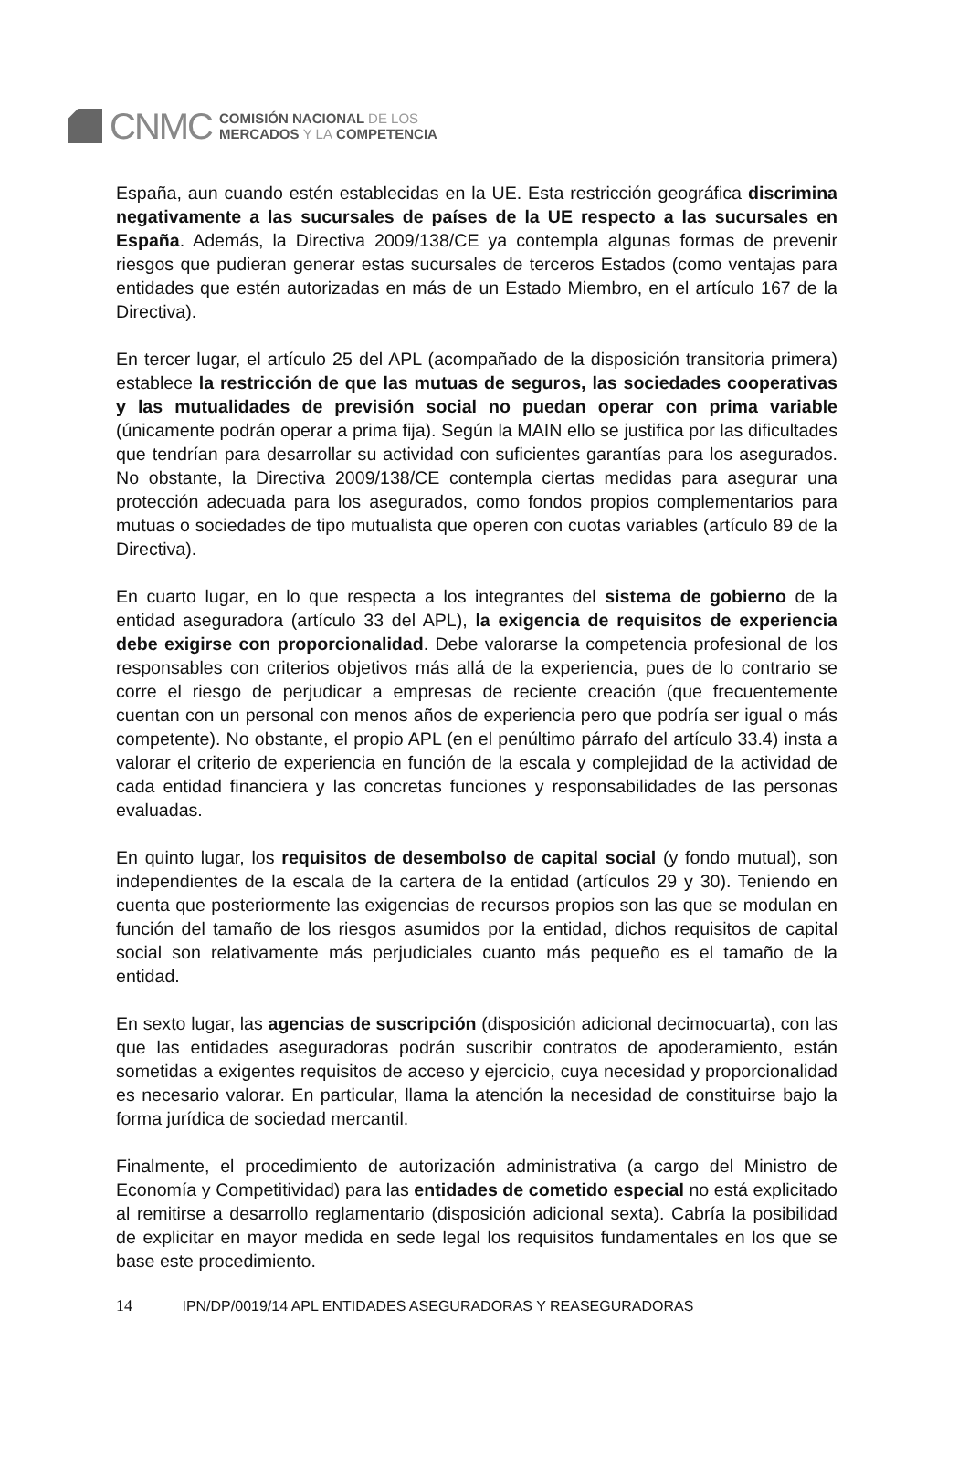CNMC
COMISIÓN NACIONAL DE LOS
MERCADOS Y LA COMPETENCIA
España, aun cuando estén establecidas en la UE. Esta restricción geográfica discrimina negativamente a las sucursales de países de la UE respecto a las sucursales en España. Además, la Directiva 2009/138/CE ya contempla algunas formas de prevenir riesgos que pudieran generar estas sucursales de terceros Estados (como ventajas para entidades que estén autorizadas en más de un Estado Miembro, en el artículo 167 de la Directiva).
En tercer lugar, el artículo 25 del APL (acompañado de la disposición transitoria primera) establece la restricción de que las mutuas de seguros, las sociedades cooperativas y las mutualidades de previsión social no puedan operar con prima variable (únicamente podrán operar a prima fija). Según la MAIN ello se justifica por las dificultades que tendrían para desarrollar su actividad con suficientes garantías para los asegurados. No obstante, la Directiva 2009/138/CE contempla ciertas medidas para asegurar una protección adecuada para los asegurados, como fondos propios complementarios para mutuas o sociedades de tipo mutualista que operen con cuotas variables (artículo 89 de la Directiva).
En cuarto lugar, en lo que respecta a los integrantes del sistema de gobierno de la entidad aseguradora (artículo 33 del APL), la exigencia de requisitos de experiencia debe exigirse con proporcionalidad. Debe valorarse la competencia profesional de los responsables con criterios objetivos más allá de la experiencia, pues de lo contrario se corre el riesgo de perjudicar a empresas de reciente creación (que frecuentemente cuentan con un personal con menos años de experiencia pero que podría ser igual o más competente). No obstante, el propio APL (en el penúltimo párrafo del artículo 33.4) insta a valorar el criterio de experiencia en función de la escala y complejidad de la actividad de cada entidad financiera y las concretas funciones y responsabilidades de las personas evaluadas.
En quinto lugar, los requisitos de desembolso de capital social (y fondo mutual), son independientes de la escala de la cartera de la entidad (artículos 29 y 30). Teniendo en cuenta que posteriormente las exigencias de recursos propios son las que se modulan en función del tamaño de los riesgos asumidos por la entidad, dichos requisitos de capital social son relativamente más perjudiciales cuanto más pequeño es el tamaño de la entidad.
En sexto lugar, las agencias de suscripción (disposición adicional decimocuarta), con las que las entidades aseguradoras podrán suscribir contratos de apoderamiento, están sometidas a exigentes requisitos de acceso y ejercicio, cuya necesidad y proporcionalidad es necesario valorar. En particular, llama la atención la necesidad de constituirse bajo la forma jurídica de sociedad mercantil.
Finalmente, el procedimiento de autorización administrativa (a cargo del Ministro de Economía y Competitividad) para las entidades de cometido especial no está explicitado al remitirse a desarrollo reglamentario (disposición adicional sexta). Cabría la posibilidad de explicitar en mayor medida en sede legal los requisitos fundamentales en los que se base este procedimiento.
14 IPN/DP/0019/14 APL ENTIDADES ASEGURADORAS Y REASEGURADORAS